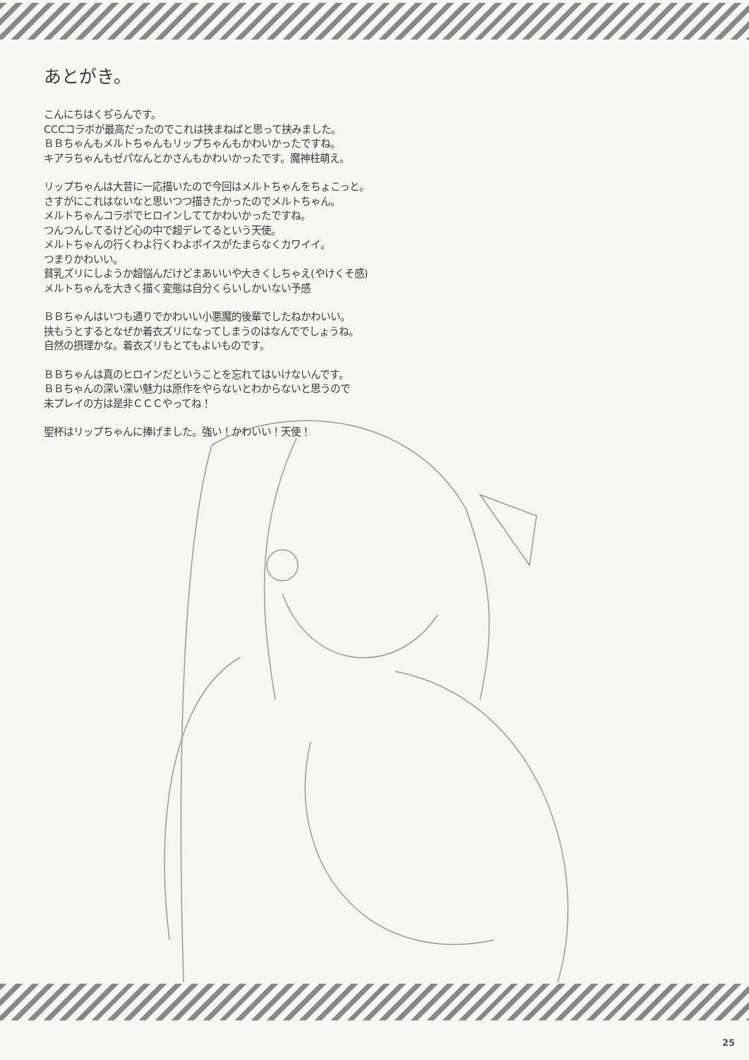あとがき。
こんにちはくぢらんです。
CCCコラボが最高だったのでこれは挟まねばと思って挟みました。
ＢＢちゃんもメルトちゃんもリップちゃんもかわいかったですね。
キアラちゃんもゼパなんとかさんもかわいかったです。魔神柱萌え。
リップちゃんは大昔に一応描いたので今回はメルトちゃんをちょこっと。
さすがにこれはないなと思いつつ描きたかったのでメルトちゃん。
メルトちゃんコラボでヒロインしててかわいかったですね。
つんつんしてるけど心の中で超デレてるという天使。
メルトちゃんの行くわよ行くわよボイスがたまらなくカワイイ。
つまりかわいい。
貧乳ズリにしようか超悩んだけどまあいいや大きくしちゃえ(やけくそ感)
メルトちゃんを大きく描く変態は自分くらいしかいない予感
ＢＢちゃんはいつも通りでかわいい小悪魔的後輩でしたねかわいい。
挟もうとするとなぜか着衣ズリになってしまうのはなんででしょうね。
自然の摂理かな。着衣ズリもとてもよいものです。
ＢＢちゃんは真のヒロインだということを忘れてはいけないんです。
ＢＢちゃんの深い深い魅力は原作をやらないとわからないと思うので
未プレイの方は是非ＣＣＣやってね！
聖杯はリップちゃんに捧げました。強い！かわいい！天使！
25